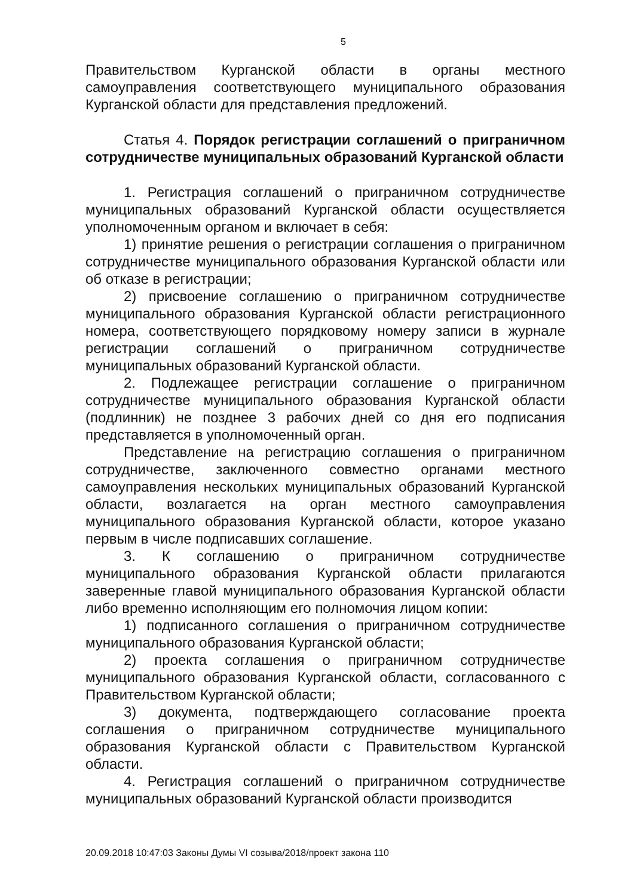5
Правительством Курганской области в органы местного самоуправления соответствующего муниципального образования Курганской области для представления предложений.
Статья 4. Порядок регистрации соглашений о приграничном сотрудничестве муниципальных образований Курганской области
1. Регистрация соглашений о приграничном сотрудничестве муниципальных образований Курганской области осуществляется уполномоченным органом и включает в себя:
1) принятие решения о регистрации соглашения о приграничном сотрудничестве муниципального образования Курганской области или об отказе в регистрации;
2) присвоение соглашению о приграничном сотрудничестве муниципального образования Курганской области регистрационного номера, соответствующего порядковому номеру записи в журнале регистрации соглашений о приграничном сотрудничестве муниципальных образований Курганской области.
2. Подлежащее регистрации соглашение о приграничном сотрудничестве муниципального образования Курганской области (подлинник) не позднее 3 рабочих дней со дня его подписания представляется в уполномоченный орган.
Представление на регистрацию соглашения о приграничном сотрудничестве, заключенного совместно органами местного самоуправления нескольких муниципальных образований Курганской области, возлагается на орган местного самоуправления муниципального образования Курганской области, которое указано первым в числе подписавших соглашение.
3. К соглашению о приграничном сотрудничестве муниципального образования Курганской области прилагаются заверенные главой муниципального образования Курганской области либо временно исполняющим его полномочия лицом копии:
1) подписанного соглашения о приграничном сотрудничестве муниципального образования Курганской области;
2) проекта соглашения о приграничном сотрудничестве муниципального образования Курганской области, согласованного с Правительством Курганской области;
3) документа, подтверждающего согласование проекта соглашения о приграничном сотрудничестве муниципального образования Курганской области с Правительством Курганской области.
4. Регистрация соглашений о приграничном сотрудничестве муниципальных образований Курганской области производится
20.09.2018 10:47:03 Законы Думы VI созыва/2018/проект закона 110